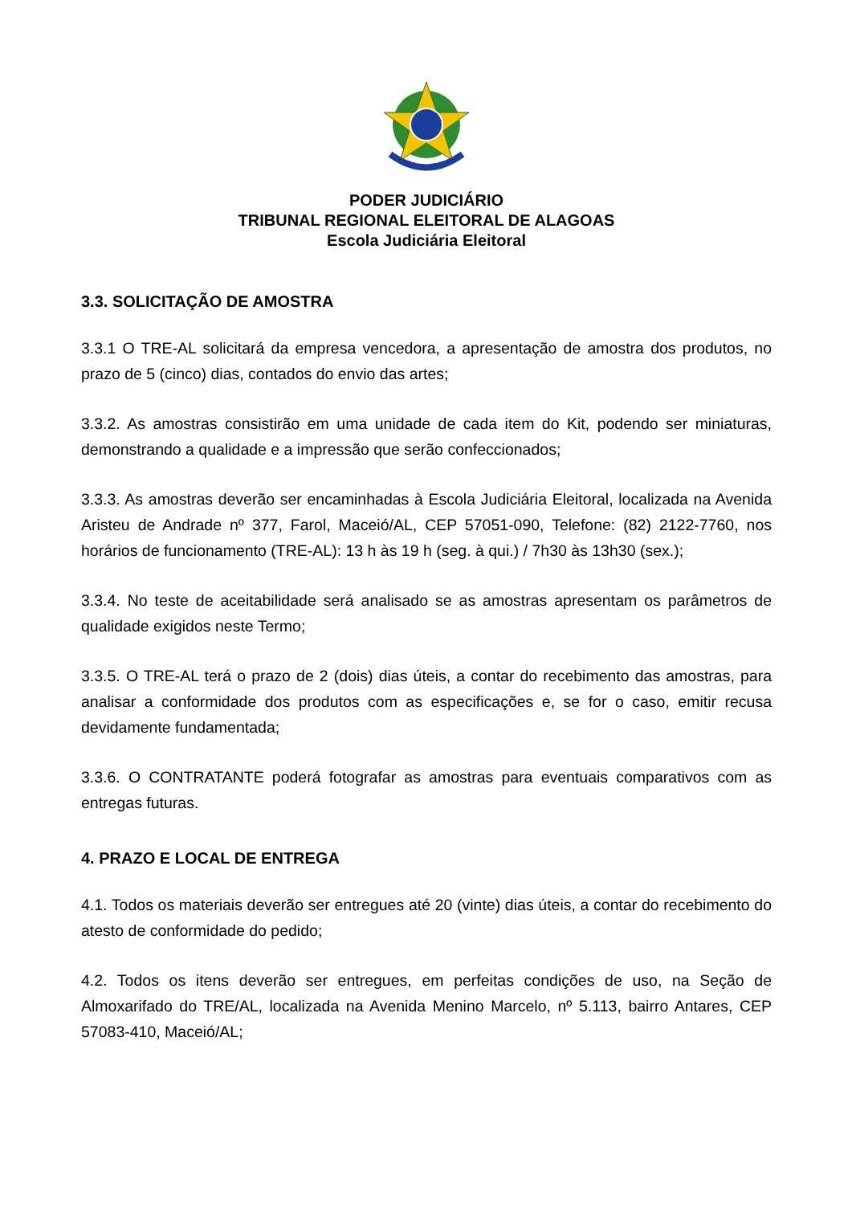PODER JUDICIÁRIO
TRIBUNAL REGIONAL ELEITORAL DE ALAGOAS
Escola Judiciária Eleitoral
3.3. SOLICITAÇÃO DE AMOSTRA
3.3.1 O TRE-AL solicitará da empresa vencedora, a apresentação de amostra dos produtos, no prazo de 5 (cinco) dias, contados do envio das artes;
3.3.2. As amostras consistirão em uma unidade de cada item do Kit, podendo ser miniaturas, demonstrando a qualidade e a impressão que serão confeccionados;
3.3.3. As amostras deverão ser encaminhadas à Escola Judiciária Eleitoral, localizada na Avenida Aristeu de Andrade nº 377, Farol, Maceió/AL, CEP 57051-090, Telefone: (82) 2122-7760, nos horários de funcionamento (TRE-AL): 13 h às 19 h (seg. à qui.) / 7h30 às 13h30 (sex.);
3.3.4. No teste de aceitabilidade será analisado se as amostras apresentam os parâmetros de qualidade exigidos neste Termo;
3.3.5. O TRE-AL terá o prazo de 2 (dois) dias úteis, a contar do recebimento das amostras, para analisar a conformidade dos produtos com as especificações e, se for o caso, emitir recusa devidamente fundamentada;
3.3.6. O CONTRATANTE poderá fotografar as amostras para eventuais comparativos com as entregas futuras.
4. PRAZO E LOCAL DE ENTREGA
4.1. Todos os materiais deverão ser entregues até 20 (vinte) dias úteis, a contar do recebimento do atesto de conformidade do pedido;
4.2. Todos os itens deverão ser entregues, em perfeitas condições de uso, na Seção de Almoxarifado do TRE/AL, localizada na Avenida Menino Marcelo, nº 5.113, bairro Antares, CEP 57083-410, Maceió/AL;